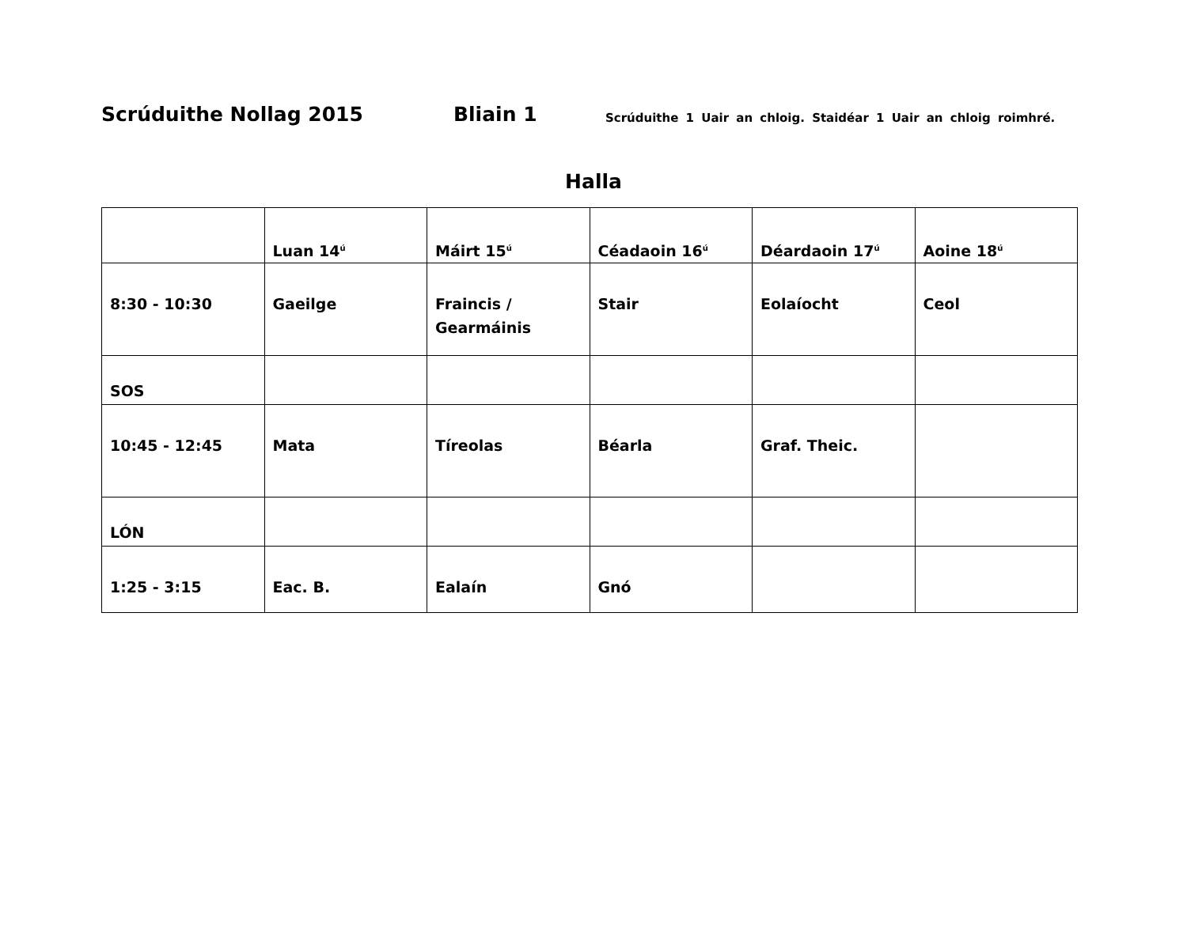Scrúduithe Nollag 2015 Bliain 1 Scrúduithe 1 Uair an chloig. Staidéar 1 Uair an chloig roimhré.
Halla
| | Luan 14<sup>ú</sup> | Máirt 15<sup>ú</sup> | Céadaoin 16<sup>ú</sup> | Déardaoin 17<sup>ú</sup> | Aoine 18<sup>ú</sup> |
| 8:30 - 10:30 | Gaeilge | Fraincis / Gearmáinis | Stair | Eolaíocht | Ceol |
| SOS | | | | | |
| 10:45 - 12:45 | Mata | Tíreolas | Béarla | Graf. Theic. | |
| LÓN | | | | | |
| 1:25 - 3:15 | Eac. B. | Ealaín | Gnó | | |